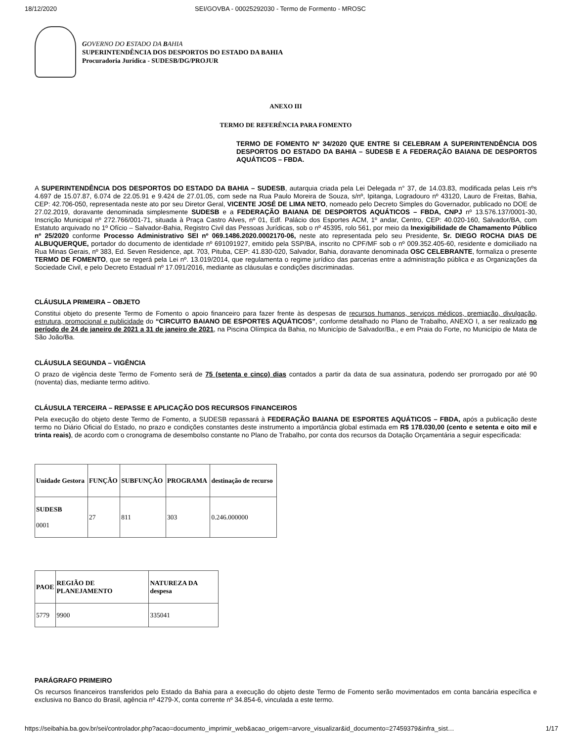18/12/2020 SEI/GOVBA - 00025292030 - Termo de Formento - MROSC
GOVERNO DO ESTADO DA BAHIA
SUPERINTENDÊNCIA DOS DESPORTOS DO ESTADO DA BAHIA
Procuradoria Jurídica - SUDESB/DG/PROJUR
ANEXO III
TERMO DE REFERÊNCIA PARA FOMENTO
TERMO DE FOMENTO Nº 34/2020 QUE ENTRE SI CELEBRAM A SUPERINTENDÊNCIA DOS DESPORTOS DO ESTADO DA BAHIA – SUDESB E A FEDERAÇÃO BAIANA DE DESPORTOS AQUÁTICOS – FBDA.
A SUPERINTENDÊNCIA DOS DESPORTOS DO ESTADO DA BAHIA – SUDESB, autarquia criada pela Lei Delegada n° 37, de 14.03.83, modificada pelas Leis nºs 4.697 de 15.07.87, 6.074 de 22.05.91 e 9.424 de 27.01.05, com sede na Rua Paulo Moreira de Souza, s/nº, Ipitanga, Logradouro nº 43120, Lauro de Freitas, Bahia, CEP: 42.706-050, representada neste ato por seu Diretor Geral, VICENTE JOSÉ DE LIMA NETO, nomeado pelo Decreto Simples do Governador, publicado no DOE de 27.02.2019, doravante denominada simplesmente SUDESB e a FEDERAÇÃO BAIANA DE DESPORTOS AQUÁTICOS – FBDA, CNPJ nº 13.576.137/0001-30, Inscrição Municipal nº 272.766/001-71, situada à Praça Castro Alves, nº 01, Edf. Palácio dos Esportes ACM, 1º andar, Centro, CEP: 40.020-160, Salvador/BA, com Estatuto arquivado no 1º Ofício – Salvador-Bahia, Registro Civil das Pessoas Jurídicas, sob o nº 45395, rolo 561, por meio da Inexigibilidade de Chamamento Público nº 25/2020 conforme Processo Administrativo SEI nº 069.1486.2020.0002170-06, neste ato representada pelo seu Presidente, Sr. DIEGO ROCHA DIAS DE ALBUQUERQUE, portador do documento de identidade nº 691091927, emitido pela SSP/BA, inscrito no CPF/MF sob o nº 009.352.405-60, residente e domiciliado na Rua Minas Gerais, nº 383, Ed. Seven Residence, apt. 703, Pituba, CEP: 41.830-020, Salvador, Bahia, doravante denominada OSC CELEBRANTE, formaliza o presente TERMO DE FOMENTO, que se regerá pela Lei nº. 13.019/2014, que regulamenta o regime jurídico das parcerias entre a administração pública e as Organizações da Sociedade Civil, e pelo Decreto Estadual nº 17.091/2016, mediante as cláusulas e condições discriminadas.
CLÁUSULA PRIMEIRA – OBJETO
Constitui objeto do presente Termo de Fomento o apoio financeiro para fazer frente às despesas de recursos humanos, serviços médicos, premiação, divulgação, estrutura, promocional e publicidade do “CIRCUITO BAIANO DE ESPORTES AQUÁTICOS”, conforme detalhado no Plano de Trabalho, ANEXO I, a ser realizado no período de 24 de janeiro de 2021 a 31 de janeiro de 2021, na Piscina Olímpica da Bahia, no Município de Salvador/Ba., e em Praia do Forte, no Município de Mata de São João/Ba.
CLÁUSULA SEGUNDA – VIGÊNCIA
O prazo de vigência deste Termo de Fomento será de 75 (setenta e cinco) dias contados a partir da data de sua assinatura, podendo ser prorrogado por até 90 (noventa) dias, mediante termo aditivo.
CLÁUSULA TERCEIRA – REPASSE E APLICAÇÃO DOS RECURSOS FINANCEIROS
Pela execução do objeto deste Termo de Fomento, a SUDESB repassará à FEDERAÇÃO BAIANA DE ESPORTES AQUÁTICOS – FBDA, após a publicação deste termo no Diário Oficial do Estado, no prazo e condições constantes deste instrumento a importância global estimada em R$ 178.030,00 (cento e setenta e oito mil e trinta reais), de acordo com o cronograma de desembolso constante no Plano de Trabalho, por conta dos recursos da Dotação Orçamentária a seguir especificada:
| Unidade Gestora | FUNÇÃO | SUBFUNÇÃO | PROGRAMA | destinação de recurso |
| SUDESB 0001 | 27 | 811 | 303 | 0.246.000000 |
| PAOE | REGIÃO DE PLANEJAMENTO | NATUREZA DA despesa |
| 5779 | 9900 | 335041 |
PARÁGRAFO PRIMEIRO
Os recursos financeiros transferidos pelo Estado da Bahia para a execução do objeto deste Termo de Fomento serão movimentados em conta bancária específica e exclusiva no Banco do Brasil, agência nº 4279-X, conta corrente nº 34.854-6, vinculada a este termo.
https://seibahia.ba.gov.br/sei/controlador.php?acao=documento_imprimir_web&acao_origem=arvore_visualizar&id_documento=27459379&infra_sist… 1/17